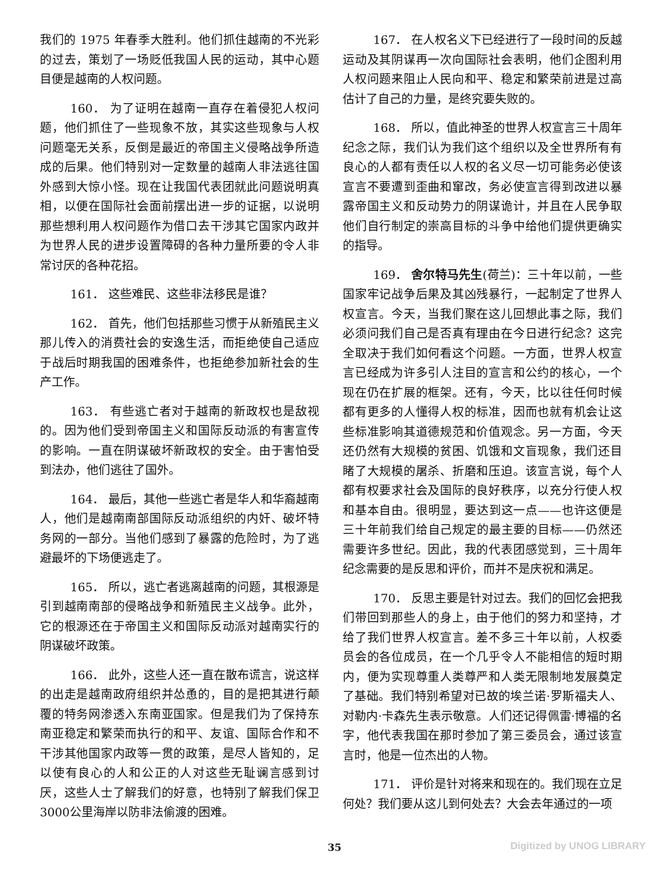我们的 1975 年春季大胜利。他们抓住越南的不光彩的过去，策划了一场贬低我国人民的运动，其中心题目便是越南的人权问题。
160． 为了证明在越南一直存在着侵犯人权问题，他们抓住了一些现象不放，其实这些现象与人权问题毫无关系，反倒是最近的帝国主义侵略战争所造成的后果。他们特别对一定数量的越南人非法逃往国外感到大惊小怪。现在让我国代表团就此问题说明真相，以便在国际社会面前摆出进一步的证据，以说明那些想利用人权问题作为借口去干涉其它国家内政并为世界人民的进步设置障碍的各种力量所要的令人非常讨厌的各种花招。
161． 这些难民、这些非法移民是谁？
162． 首先，他们包括那些习惯于从新殖民主义那儿传入的消费社会的安逸生活，而拒绝使自己适应于战后时期我国的困难条件，也拒绝参加新社会的生产工作。
163． 有些逃亡者对于越南的新政权也是敌视的。因为他们受到帝国主义和国际反动派的有害宣传的影响。一直在阴谋破坏新政权的安全。由于害怕受到法办，他们逃往了国外。
164． 最后，其他一些逃亡者是华人和华裔越南人，他们是越南南部国际反动派组织的内奸、破坏特务网的一部分。当他们感到了暴露的危险时，为了逃避最坏的下场便逃走了。
165． 所以，逃亡者逃离越南的问题，其根源是引到越南南部的侵略战争和新殖民主义战争。此外，它的根源还在于帝国主义和国际反动派对越南实行的阴谋破坏政策。
166． 此外，这些人还一直在散布谎言，说这样的出走是越南政府组织并怂恿的，目的是把其进行颠覆的特务网渗透入东南亚国家。但是我们为了保持东南亚稳定和繁荣而执行的和平、友谊、国际合作和不干涉其他国家内政等一贯的政策，是尽人皆知的，足以使有良心的人和公正的人对这些无耻谰言感到讨厌，这些人士了解我们的好意，也特别了解我们保卫3000公里海岸以防非法偷渡的困难。
167． 在人权名义下已经进行了一段时间的反越运动及其阴谋再一次向国际社会表明，他们企图利用人权问题来阻止人民向和平、稳定和繁荣前进是过高估计了自己的力量，是终究要失败的。
168． 所以，值此神圣的世界人权宣言三十周年纪念之际，我们认为我们这个组织以及全世界所有有良心的人都有责任以人权的名义尽一切可能务必使该宣言不要遭到歪曲和窜改，务必使宣言得到改进以暴露帝国主义和反动势力的阴谋诡计，并且在人民争取他们自行制定的崇高目标的斗争中给他们提供更确实的指导。
169． 舍尔特马先生(荷兰)：三十年以前，一些国家牢记战争后果及其凶残暴行，一起制定了世界人权宣言。今天，当我们聚在这儿回想此事之际，我们必须问我们自己是否真有理由在今日进行纪念？这完全取决于我们如何看这个问题。一方面，世界人权宣言已经成为许多引人注目的宣言和公约的核心，一个现在仍在扩展的框架。还有，今天，比以往任何时候都有更多的人懂得人权的标准，因而也就有机会让这些标准影响其道德规范和价值观念。另一方面，今天还仍然有大规模的贫困、饥饿和文盲现象，我们还目睹了大规模的屠杀、折磨和压迫。该宣言说，每个人都有权要求社会及国际的良好秩序，以充分行使人权和基本自由。很明显，要达到这一点——也许这便是三十年前我们给自己规定的最主要的目标——仍然还需要许多世纪。因此，我的代表团感觉到，三十周年纪念需要的是反思和评价，而并不是庆祝和满足。
170． 反思主要是针对过去。我们的回忆会把我们带回到那些人的身上，由于他们的努力和坚持，才给了我们世界人权宣言。差不多三十年以前，人权委员会的各位成员，在一个几乎令人不能相信的短时期内，便为实现尊重人类尊严和人类无限制地发展奠定了基础。我们特别希望对已故的埃兰诺·罗斯福夫人、对勒内·卡森先生表示敬意。人们还记得佩雷·博福的名字，他代表我国在那时参加了第三委员会，通过该宣言时，他是一位杰出的人物。
171． 评价是针对将来和现在的。我们现在立足何处？我们要从这儿到何处去？大会去年通过的一项
35
Digitized by UNOG LIBRARY